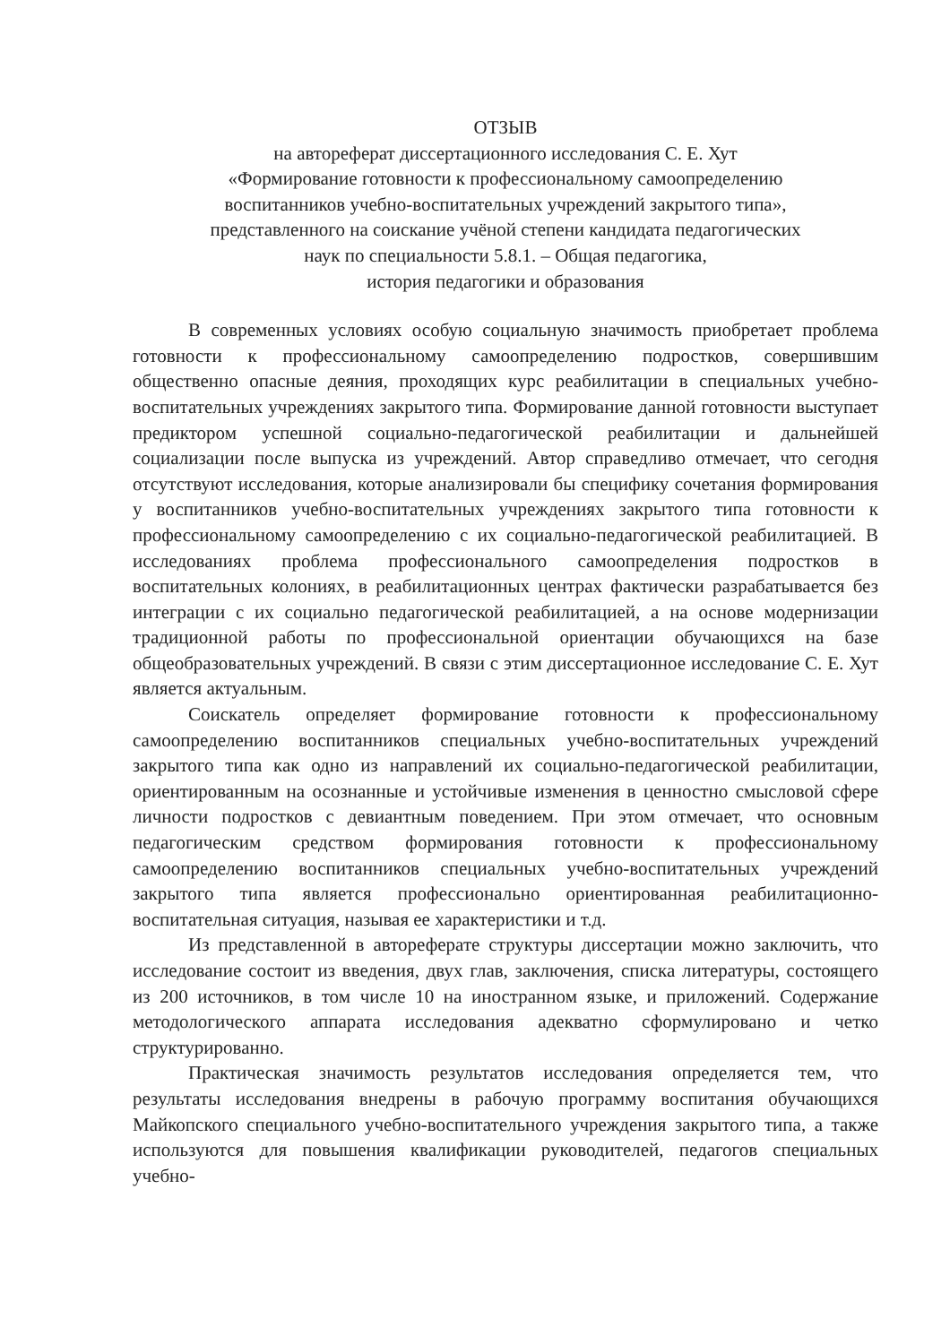ОТЗЫВ
на автореферат диссертационного исследования С. Е. Хут
«Формирование готовности к профессиональному самоопределению
воспитанников учебно-воспитательных учреждений закрытого типа»,
представленного на соискание учёной степени кандидата педагогических
наук по специальности 5.8.1. – Общая педагогика,
история педагогики и образования
В современных условиях особую социальную значимость приобретает проблема готовности к профессиональному самоопределению подростков, совершившим общественно опасные деяния, проходящих курс реабилитации в специальных учебно-воспитательных учреждениях закрытого типа. Формирование данной готовности выступает предиктором успешной социально-педагогической реабилитации и дальнейшей социализации после выпуска из учреждений. Автор справедливо отмечает, что сегодня отсутствуют исследования, которые анализировали бы специфику сочетания формирования у воспитанников учебно-воспитательных учреждениях закрытого типа готовности к профессиональному самоопределению с их социально-педагогической реабилитацией. В исследованиях проблема профессионального самоопределения подростков в воспитательных колониях, в реабилитационных центрах фактически разрабатывается без интеграции с их социально педагогической реабилитацией, а на основе модернизации традиционной работы по профессиональной ориентации обучающихся на базе общеобразовательных учреждений. В связи с этим диссертационное исследование С. Е. Хут является актуальным.
Соискатель определяет формирование готовности к профессиональному самоопределению воспитанников специальных учебно-воспитательных учреждений закрытого типа как одно из направлений их социально-педагогической реабилитации, ориентированным на осознанные и устойчивые изменения в ценностно смысловой сфере личности подростков с девиантным поведением. При этом отмечает, что основным педагогическим средством формирования готовности к профессиональному самоопределению воспитанников специальных учебно-воспитательных учреждений закрытого типа является профессионально ориентированная реабилитационно-воспитательная ситуация, называя ее характеристики и т.д.
Из представленной в автореферате структуры диссертации можно заключить, что исследование состоит из введения, двух глав, заключения, списка литературы, состоящего из 200 источников, в том числе 10 на иностранном языке, и приложений. Содержание методологического аппарата исследования адекватно сформулировано и четко структурированно.
Практическая значимость результатов исследования определяется тем, что результаты исследования внедрены в рабочую программу воспитания обучающихся Майкопского специального учебно-воспитательного учреждения закрытого типа, а также используются для повышения квалификации руководителей, педагогов специальных учебно-